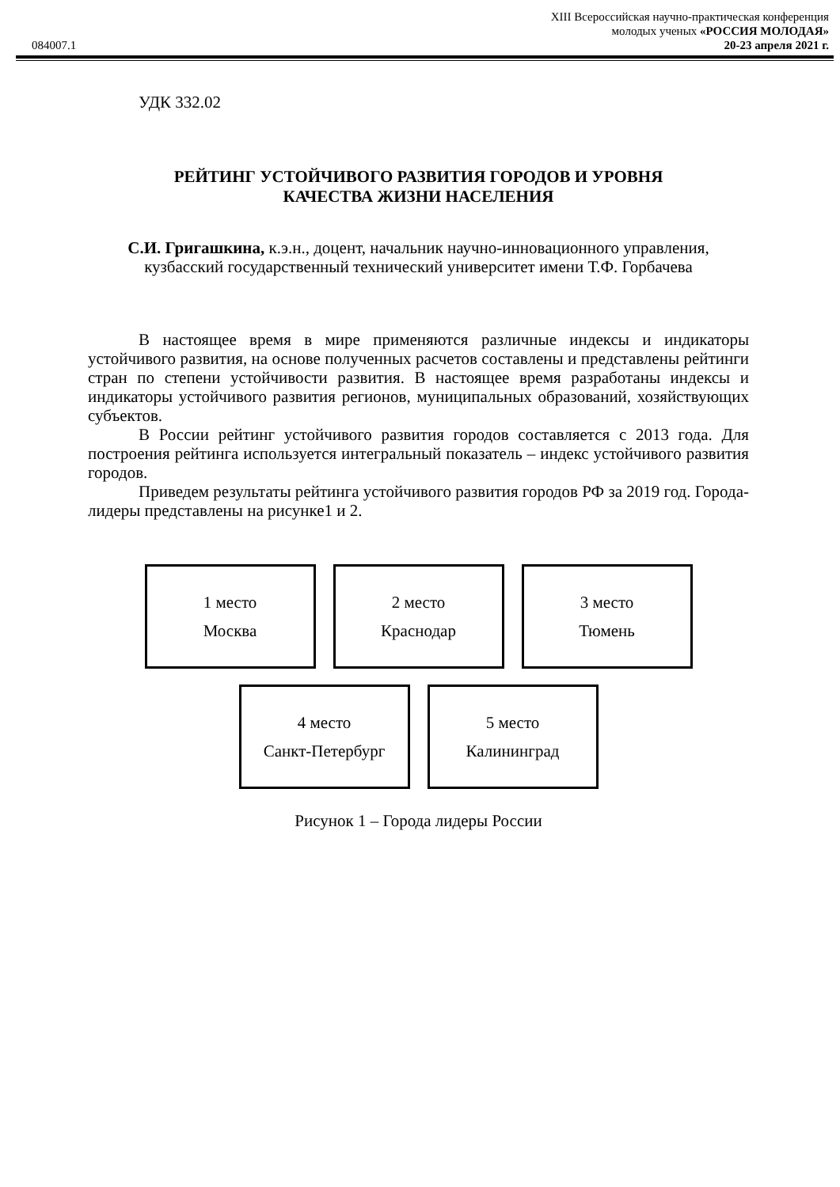XIII Всероссийская научно-практическая конференция
молодых ученых «РОССИЯ МОЛОДАЯ»
084007.1 20-23 апреля 2021 г.
УДК 332.02
РЕЙТИНГ УСТОЙЧИВОГО РАЗВИТИЯ ГОРОДОВ И УРОВНЯ
КАЧЕСТВА ЖИЗНИ НАСЕЛЕНИЯ
С.И. Григашкина, к.э.н., доцент, начальник научно-инновационного управления, кузбасский государственный технический университет имени Т.Ф. Горбачева
В настоящее время в мире применяются различные индексы и индикаторы устойчивого развития, на основе полученных расчетов составлены и представлены рейтинги стран по степени устойчивости развития. В настоящее время разработаны индексы и индикаторы устойчивого развития регионов, муниципальных образований, хозяйствующих субъектов.
В России рейтинг устойчивого развития городов составляется с 2013 года. Для построения рейтинга используется интегральный показатель – индекс устойчивого развития городов.
Приведем результаты рейтинга устойчивого развития городов РФ за 2019 год. Города-лидеры представлены на рисунке1 и 2.
1 место
Москва
2 место
Краснодар
3 место
Тюмень
4 место
Санкт-Петербург
5 место
Калининград
Рисунок 1 – Города лидеры России